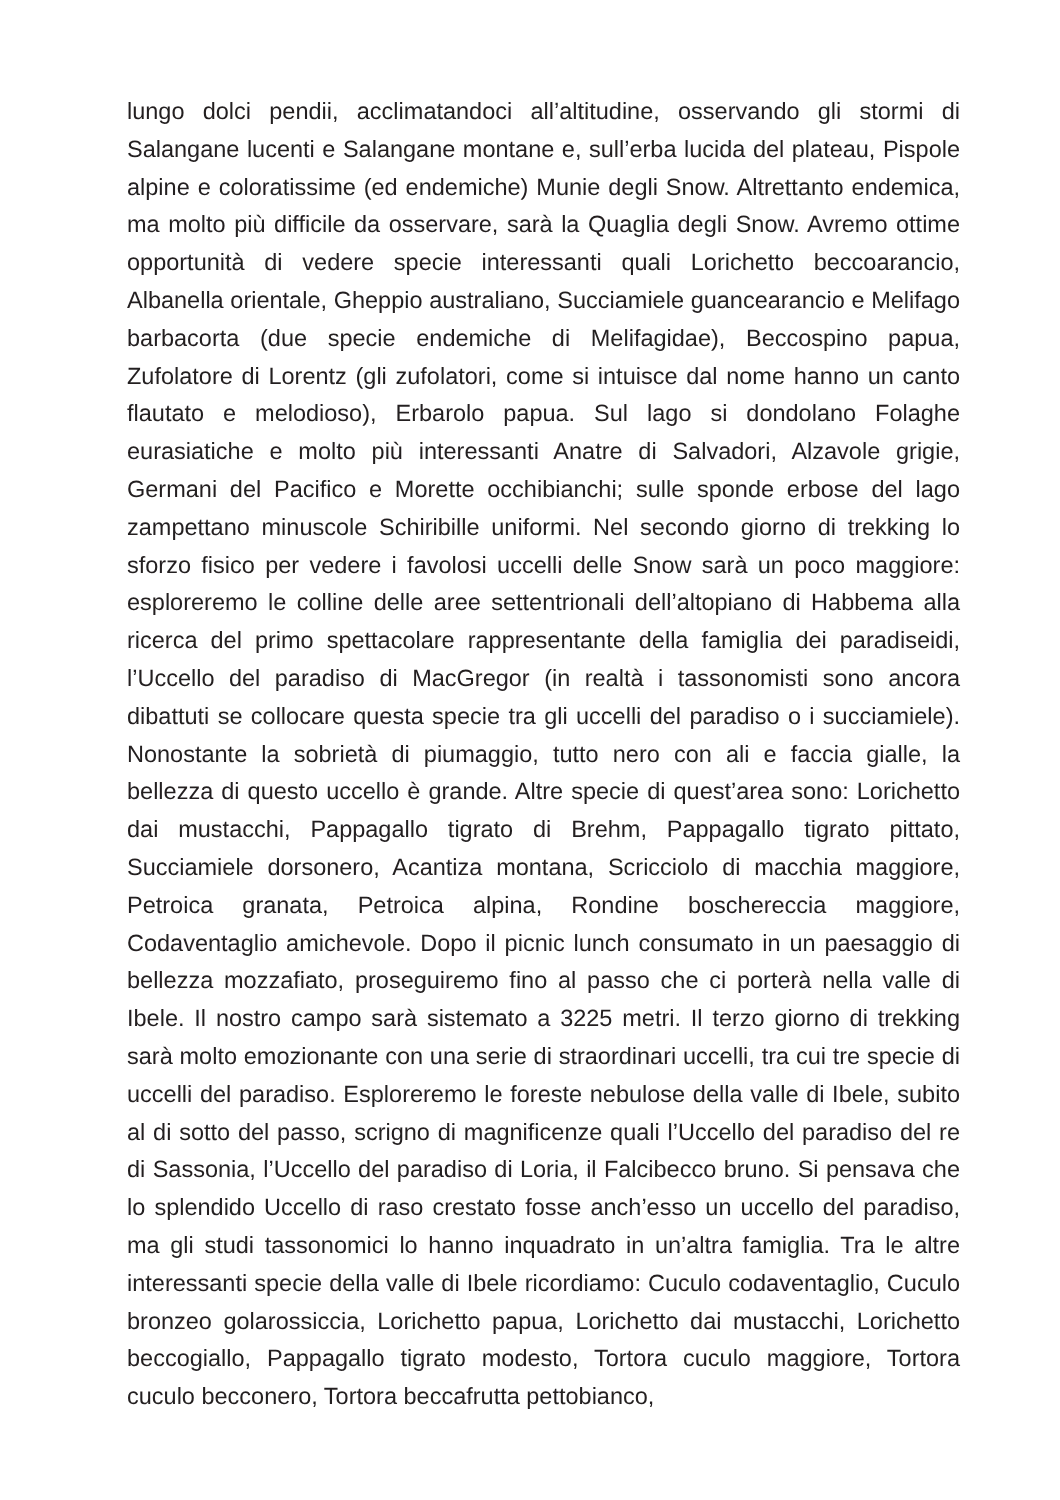lungo dolci pendii, acclimatandoci all’altitudine, osservando gli stormi di Salangane lucenti e Salangane montane e, sull’erba lucida del plateau, Pispole alpine e coloratissime (ed endemiche) Munie degli Snow. Altrettanto endemica, ma molto più difficile da osservare, sarà la Quaglia degli Snow. Avremo ottime opportunità di vedere specie interessanti quali Lorichetto beccoarancio, Albanella orientale, Gheppio australiano, Succiamiele guancearancio e Melifago barbacorta (due specie endemiche di Melifagidae), Beccospino papua, Zufolatore di Lorentz (gli zufolatori, come si intuisce dal nome hanno un canto flautato e melodioso), Erbarolo papua. Sul lago si dondolano Folaghe eurasiatiche e molto più interessanti Anatre di Salvadori, Alzavole grigie, Germani del Pacifico e Morette occhibianchi; sulle sponde erbose del lago zampettano minuscole Schiribille uniformi. Nel secondo giorno di trekking lo sforzo fisico per vedere i favolosi uccelli delle Snow sarà un poco maggiore: esploreremo le colline delle aree settentrionali dell’altopiano di Habbema alla ricerca del primo spettacolare rappresentante della famiglia dei paradiseidi, l’Uccello del paradiso di MacGregor (in realtà i tassonomisti sono ancora dibattuti se collocare questa specie tra gli uccelli del paradiso o i succiamiele). Nonostante la sobrietà di piumaggio, tutto nero con ali e faccia gialle, la bellezza di questo uccello è grande. Altre specie di quest’area sono: Lorichetto dai mustacchi, Pappagallo tigrato di Brehm, Pappagallo tigrato pittato, Succiamiele dorsonero, Acantiza montana, Scricciolo di macchia maggiore, Petroica granata, Petroica alpina, Rondine boschereccia maggiore, Codaventaglio amichevole. Dopo il picnic lunch consumato in un paesaggio di bellezza mozzafiato, proseguiremo fino al passo che ci porterà nella valle di Ibele. Il nostro campo sarà sistemato a 3225 metri. Il terzo giorno di trekking sarà molto emozionante con una serie di straordinari uccelli, tra cui tre specie di uccelli del paradiso. Esploreremo le foreste nebulose della valle di Ibele, subito al di sotto del passo, scrigno di magnificenze quali l’Uccello del paradiso del re di Sassonia, l’Uccello del paradiso di Loria, il Falcibecco bruno. Si pensava che lo splendido Uccello di raso crestato fosse anch’esso un uccello del paradiso, ma gli studi tassonomici lo hanno inquadrato in un’altra famiglia. Tra le altre interessanti specie della valle di Ibele ricordiamo: Cuculo codaventaglio, Cuculo bronzeo golarossiccia, Lorichetto papua, Lorichetto dai mustacchi, Lorichetto beccogiallo, Pappagallo tigrato modesto, Tortora cuculo maggiore, Tortora cuculo becconero, Tortora beccafrutta pettobianco,